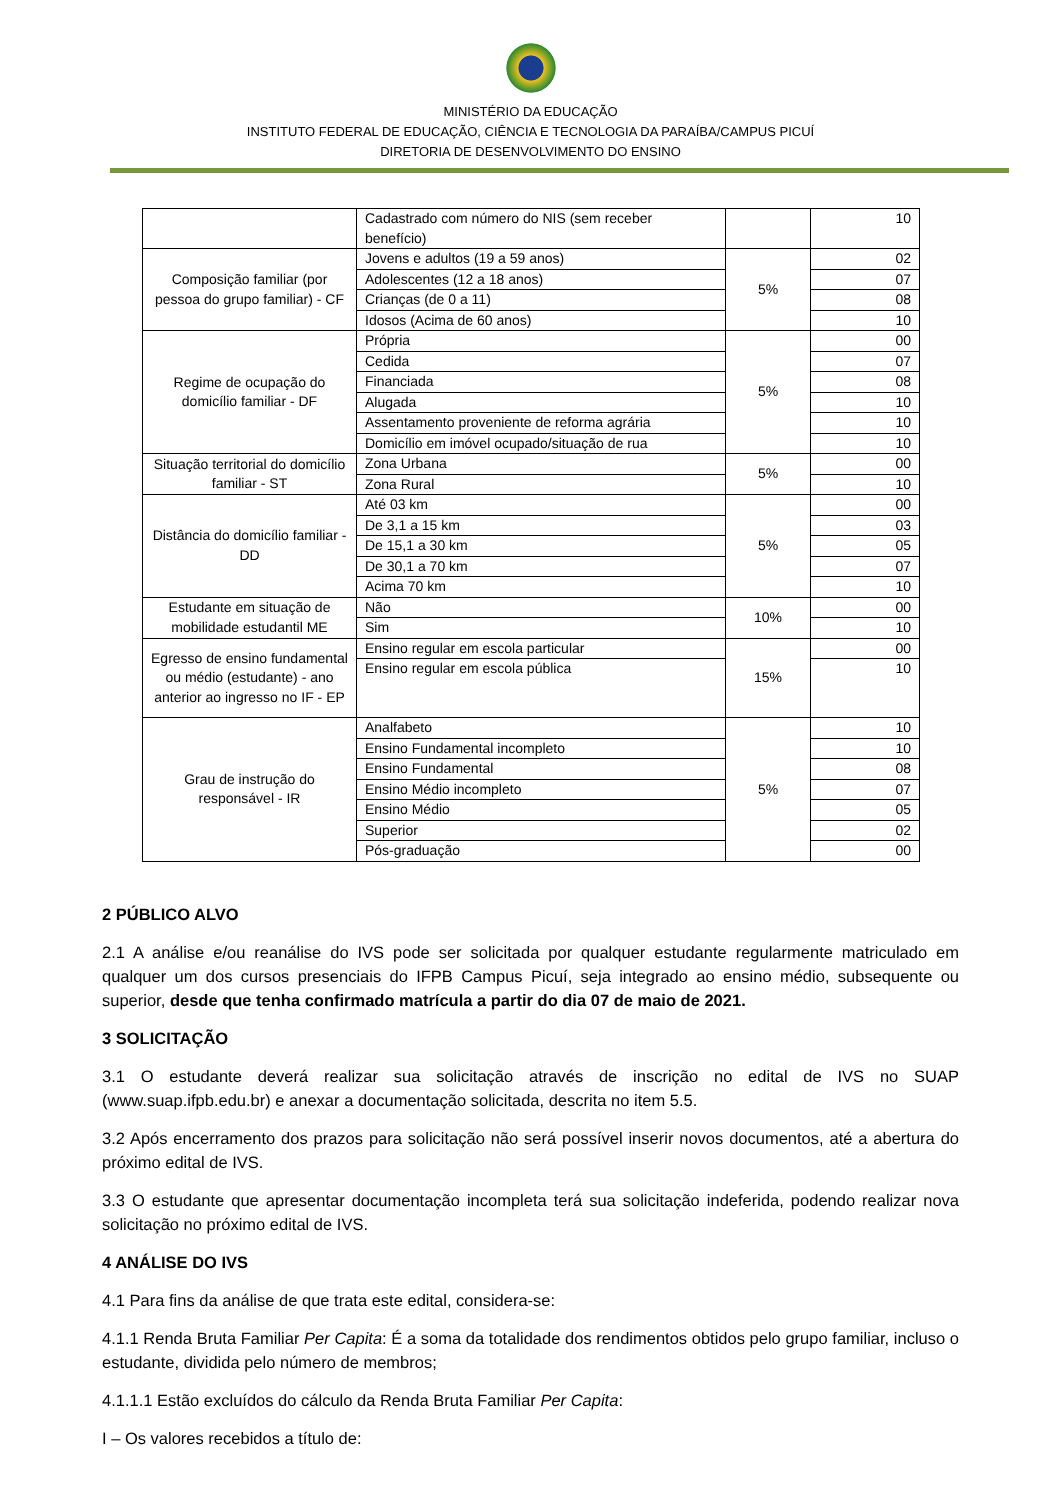MINISTÉRIO DA EDUCAÇÃO
INSTITUTO FEDERAL DE EDUCAÇÃO, CIÊNCIA E TECNOLOGIA DA PARAÍBA/CAMPUS PICUÍ
DIRETORIA DE DESENVOLVIMENTO DO ENSINO
| | Cadastrado com número do NIS (sem receber benefício) | | 10 |
| Composição familiar (por pessoa do grupo familiar) - CF | Jovens e adultos (19 a 59 anos) | 5% | 02 |
| | Adolescentes (12 a 18 anos) | | 07 |
| | Crianças (de 0 a 11) | | 08 |
| | Idosos (Acima de 60 anos) | | 10 |
| Regime de ocupação do domicílio familiar - DF | Própria | 5% | 00 |
| | Cedida | | 07 |
| | Financiada | | 08 |
| | Alugada | | 10 |
| | Assentamento proveniente de reforma agrária | | 10 |
| | Domicílio em imóvel ocupado/situação de rua | | 10 |
| Situação territorial do domicílio familiar - ST | Zona Urbana | 5% | 00 |
| | Zona Rural | | 10 |
| Distância do domicílio familiar - DD | Até 03 km | 5% | 00 |
| | De 3,1 a 15 km | | 03 |
| | De 15,1 a 30 km | | 05 |
| | De 30,1 a 70 km | | 07 |
| | Acima 70 km | | 10 |
| Estudante em situação de mobilidade estudantil ME | Não | 10% | 00 |
| | Sim | | 10 |
| Egresso de ensino fundamental ou médio (estudante) - ano anterior ao ingresso no IF - EP | Ensino regular em escola particular | 15% | 00 |
| | Ensino regular em escola pública | | 10 |
| Grau de instrução do responsável - IR | Analfabeto | 5% | 10 |
| | Ensino Fundamental incompleto | | 10 |
| | Ensino Fundamental | | 08 |
| | Ensino Médio incompleto | | 07 |
| | Ensino Médio | | 05 |
| | Superior | | 02 |
| | Pós-graduação | | 00 |
2 PÚBLICO ALVO
2.1 A análise e/ou reanálise do IVS pode ser solicitada por qualquer estudante regularmente matriculado em qualquer um dos cursos presenciais do IFPB Campus Picuí, seja integrado ao ensino médio, subsequente ou superior, desde que tenha confirmado matrícula a partir do dia 07 de maio de 2021.
3 SOLICITAÇÃO
3.1 O estudante deverá realizar sua solicitação através de inscrição no edital de IVS no SUAP (www.suap.ifpb.edu.br) e anexar a documentação solicitada, descrita no item 5.5.
3.2 Após encerramento dos prazos para solicitação não será possível inserir novos documentos, até a abertura do próximo edital de IVS.
3.3 O estudante que apresentar documentação incompleta terá sua solicitação indeferida, podendo realizar nova solicitação no próximo edital de IVS.
4 ANÁLISE DO IVS
4.1 Para fins da análise de que trata este edital, considera-se:
4.1.1 Renda Bruta Familiar Per Capita: É a soma da totalidade dos rendimentos obtidos pelo grupo familiar, incluso o estudante, dividida pelo número de membros;
4.1.1.1 Estão excluídos do cálculo da Renda Bruta Familiar Per Capita:
I – Os valores recebidos a título de: